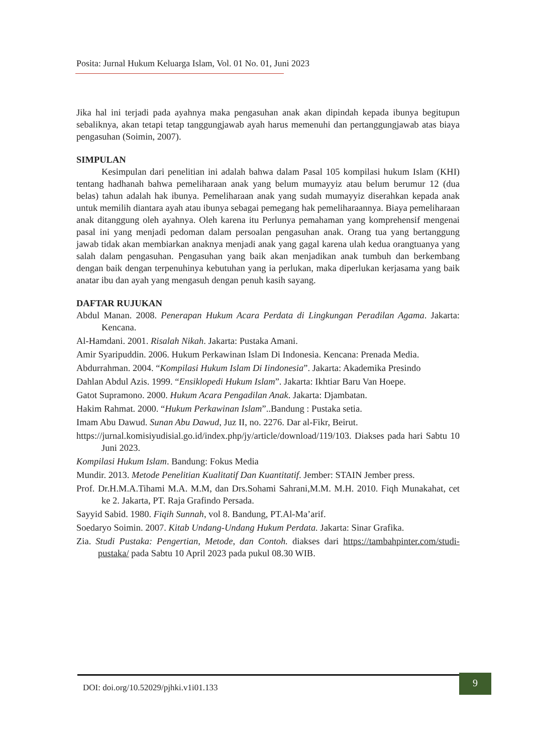Posita: Jurnal Hukum Keluarga Islam, Vol. 01 No. 01, Juni 2023
Jika hal ini terjadi pada ayahnya maka pengasuhan anak akan dipindah kepada ibunya begitupun sebaliknya, akan tetapi tetap tanggungjawab ayah harus memenuhi dan pertanggungjawab atas biaya pengasuhan (Soimin, 2007).
SIMPULAN
Kesimpulan dari penelitian ini adalah bahwa dalam Pasal 105 kompilasi hukum Islam (KHI) tentang hadhanah bahwa pemeliharaan anak yang belum mumayyiz atau belum berumur 12 (dua belas) tahun adalah hak ibunya. Pemeliharaan anak yang sudah mumayyiz diserahkan kepada anak untuk memilih diantara ayah atau ibunya sebagai pemegang hak pemeliharaannya. Biaya pemeliharaan anak ditanggung oleh ayahnya. Oleh karena itu Perlunya pemahaman yang komprehensif mengenai pasal ini yang menjadi pedoman dalam persoalan pengasuhan anak. Orang tua yang bertanggung jawab tidak akan membiarkan anaknya menjadi anak yang gagal karena ulah kedua orangtuanya yang salah dalam pengasuhan. Pengasuhan yang baik akan menjadikan anak tumbuh dan berkembang dengan baik dengan terpenuhinya kebutuhan yang ia perlukan, maka diperlukan kerjasama yang baik anatar ibu dan ayah yang mengasuh dengan penuh kasih sayang.
DAFTAR RUJUKAN
Abdul Manan. 2008. Penerapan Hukum Acara Perdata di Lingkungan Peradilan Agama. Jakarta: Kencana.
Al-Hamdani. 2001. Risalah Nikah. Jakarta: Pustaka Amani.
Amir Syaripuddin. 2006. Hukum Perkawinan Islam Di Indonesia. Kencana: Prenada Media.
Abdurrahman. 2004. “Kompilasi Hukum Islam Di Iindonesia”. Jakarta: Akademika Presindo
Dahlan Abdul Azis. 1999. “Ensiklopedi Hukum Islam”. Jakarta: Ikhtiar Baru Van Hoepe.
Gatot Supramono. 2000. Hukum Acara Pengadilan Anak. Jakarta: Djambatan.
Hakim Rahmat. 2000. “Hukum Perkawinan Islam”..Bandung : Pustaka setia.
Imam Abu Dawud. Sunan Abu Dawud, Juz II, no. 2276. Dar al-Fikr, Beirut.
https://jurnal.komisiyudisial.go.id/index.php/jy/article/download/119/103. Diakses pada hari Sabtu 10 Juni 2023.
Kompilasi Hukum Islam. Bandung: Fokus Media
Mundir. 2013. Metode Penelitian Kualitatif Dan Kuantitatif. Jember: STAIN Jember press.
Prof. Dr.H.M.A.Tihami M.A. M.M, dan Drs.Sohami Sahrani,M.M. M.H. 2010. Fiqh Munakahat, cet ke 2. Jakarta, PT. Raja Grafindo Persada.
Sayyid Sabid. 1980. Fiqih Sunnah, vol 8. Bandung, PT.Al-Ma’arif.
Soedaryo Soimin. 2007. Kitab Undang-Undang Hukum Perdata. Jakarta: Sinar Grafika.
Zia. Studi Pustaka: Pengertian, Metode, dan Contoh. diakses dari https://tambahpinter.com/studi-pustaka/ pada Sabtu 10 April 2023 pada pukul 08.30 WIB.
DOI: doi.org/10.52029/pjhki.v1i01.133
9